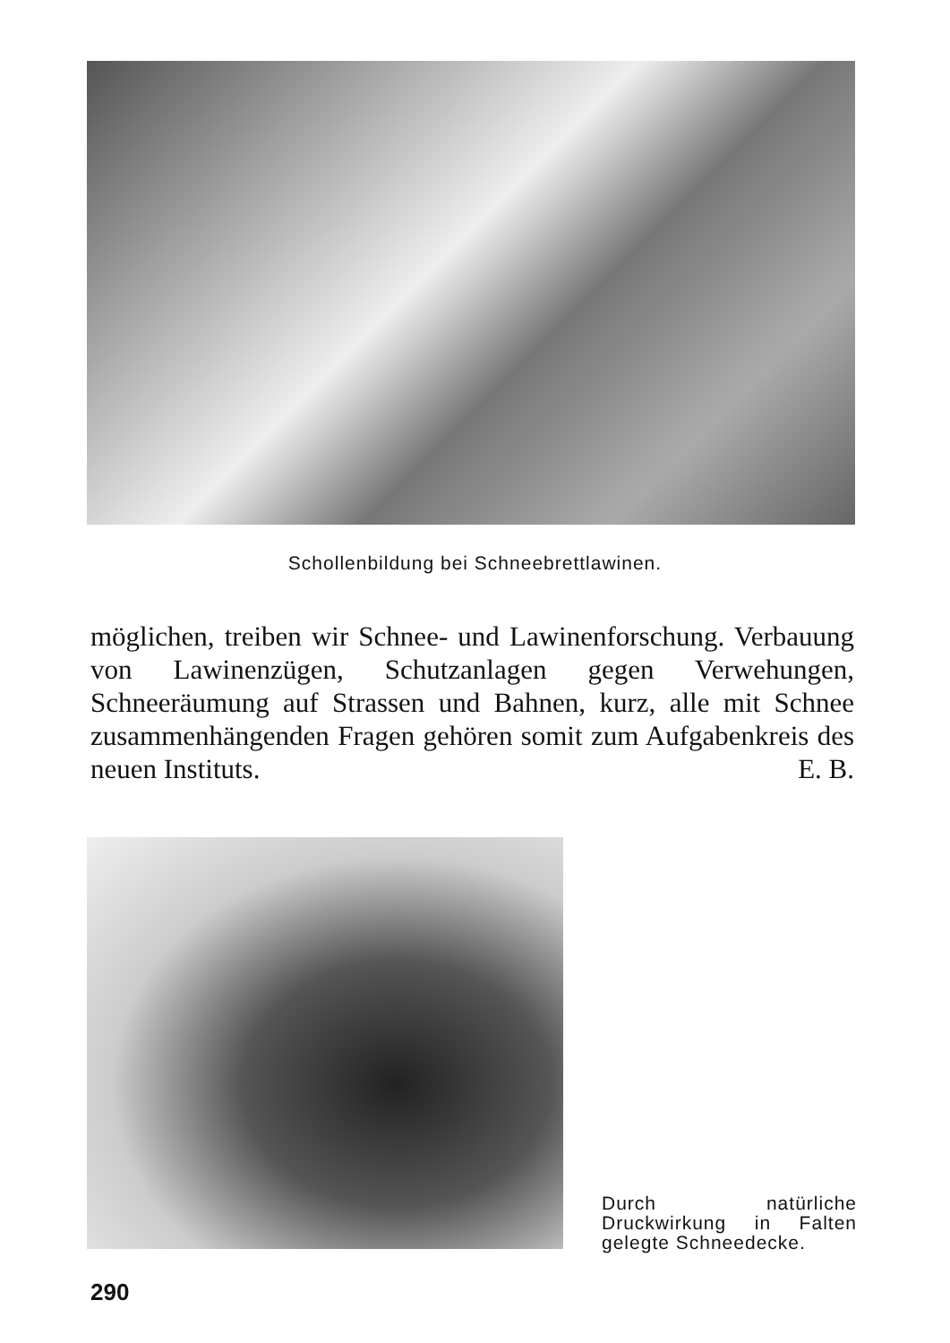Schollenbildung bei Schneebrettlawinen.
möglichen, treiben wir Schnee- und Lawinenforschung. Verbauung von Lawinenzügen, Schutzanlagen gegen Verwehungen, Schneeräumung auf Strassen und Bahnen, kurz, alle mit Schnee zusammenhängenden Fragen gehören somit zum Aufgabenkreis des neuen Instituts. E. B.
Durch natürliche Druckwirkung in Falten gelegte Schneedecke.
290